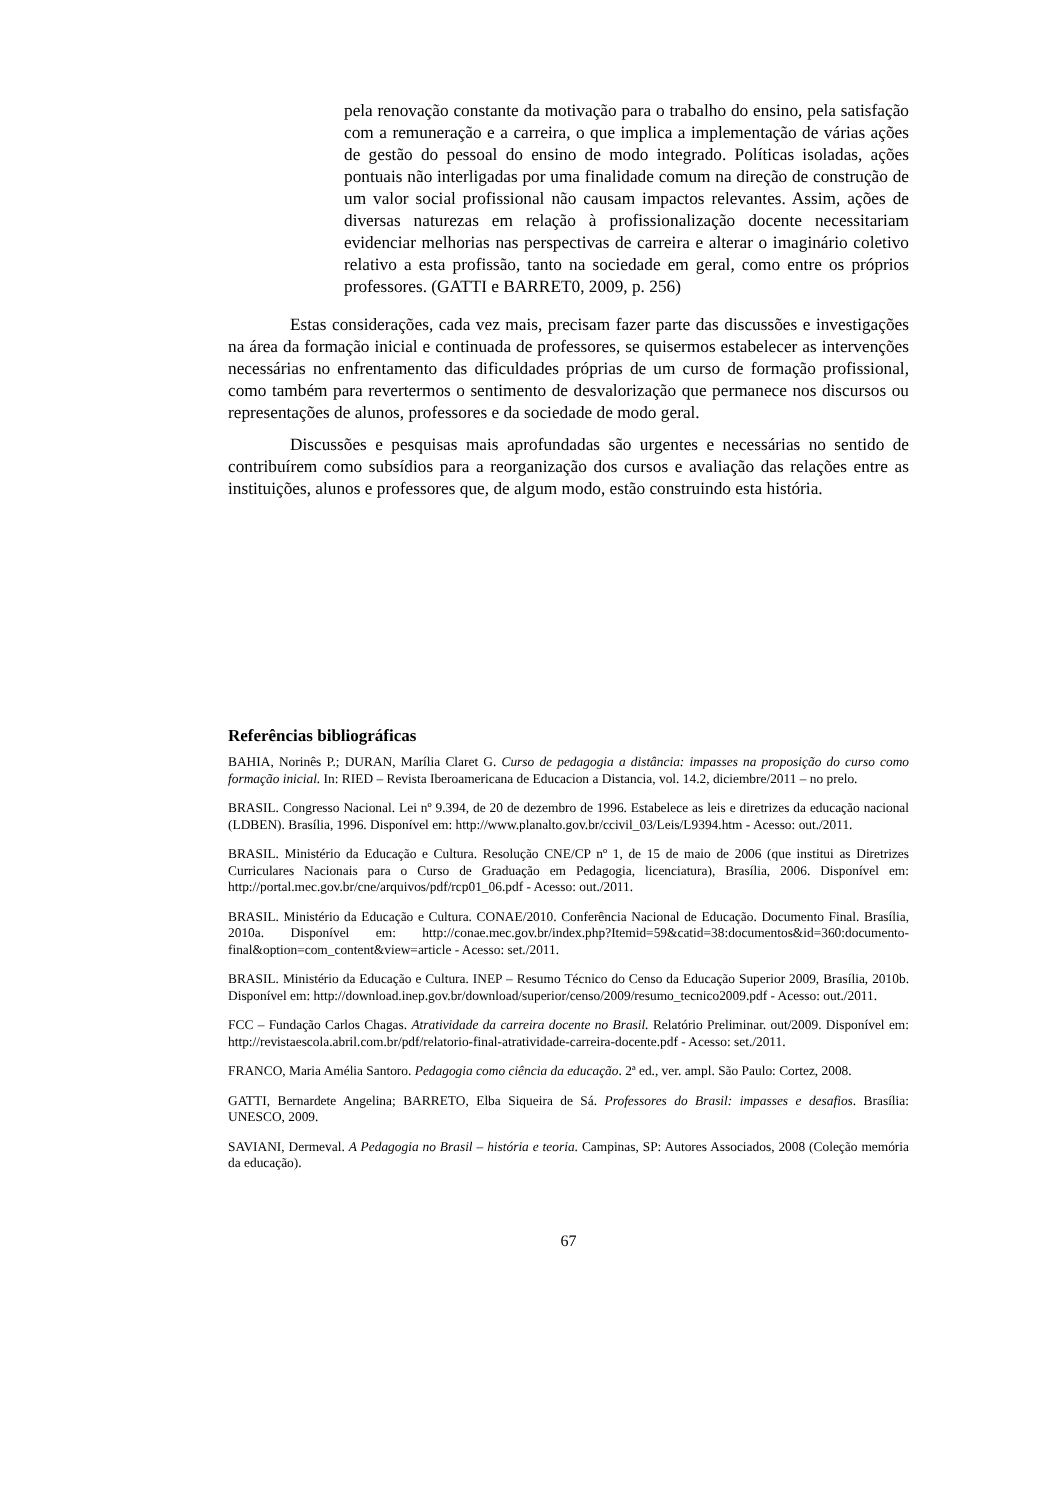pela renovação constante da motivação para o trabalho do ensino, pela satisfação com a remuneração e a carreira, o que implica a implementação de várias ações de gestão do pessoal do ensino de modo integrado. Políticas isoladas, ações pontuais não interligadas por uma finalidade comum na direção de construção de um valor social profissional não causam impactos relevantes. Assim, ações de diversas naturezas em relação à profissionalização docente necessitariam evidenciar melhorias nas perspectivas de carreira e alterar o imaginário coletivo relativo a esta profissão, tanto na sociedade em geral, como entre os próprios professores. (GATTI e BARRET0, 2009, p. 256)
Estas considerações, cada vez mais, precisam fazer parte das discussões e investigações na área da formação inicial e continuada de professores, se quisermos estabelecer as intervenções necessárias no enfrentamento das dificuldades próprias de um curso de formação profissional, como também para revertermos o sentimento de desvalorização que permanece nos discursos ou representações de alunos, professores e da sociedade de modo geral.
Discussões e pesquisas mais aprofundadas são urgentes e necessárias no sentido de contribuírem como subsídios para a reorganização dos cursos e avaliação das relações entre as instituições, alunos e professores que, de algum modo, estão construindo esta história.
Referências bibliográficas
BAHIA, Norinês P.; DURAN, Marília Claret G. Curso de pedagogia a distância: impasses na proposição do curso como formação inicial. In: RIED – Revista Iberoamericana de Educacion a Distancia, vol. 14.2, diciembre/2011 – no prelo.
BRASIL. Congresso Nacional. Lei nº 9.394, de 20 de dezembro de 1996. Estabelece as leis e diretrizes da educação nacional (LDBEN). Brasília, 1996. Disponível em: http://www.planalto.gov.br/ccivil_03/Leis/L9394.htm - Acesso: out./2011.
BRASIL. Ministério da Educação e Cultura. Resolução CNE/CP nº 1, de 15 de maio de 2006 (que institui as Diretrizes Curriculares Nacionais para o Curso de Graduação em Pedagogia, licenciatura), Brasília, 2006. Disponível em: http://portal.mec.gov.br/cne/arquivos/pdf/rcp01_06.pdf - Acesso: out./2011.
BRASIL. Ministério da Educação e Cultura. CONAE/2010. Conferência Nacional de Educação. Documento Final. Brasília, 2010a. Disponível em: http://conae.mec.gov.br/index.php?Itemid=59&catid=38:documentos&id=360:documento-final&option=com_content&view=article - Acesso: set./2011.
BRASIL. Ministério da Educação e Cultura. INEP – Resumo Técnico do Censo da Educação Superior 2009, Brasília, 2010b. Disponível em: http://download.inep.gov.br/download/superior/censo/2009/resumo_tecnico2009.pdf - Acesso: out./2011.
FCC – Fundação Carlos Chagas. Atratividade da carreira docente no Brasil. Relatório Preliminar. out/2009. Disponível em: http://revistaescola.abril.com.br/pdf/relatorio-final-atratividade-carreira-docente.pdf - Acesso: set./2011.
FRANCO, Maria Amélia Santoro. Pedagogia como ciência da educação. 2ª ed., ver. ampl. São Paulo: Cortez, 2008.
GATTI, Bernardete Angelina; BARRETO, Elba Siqueira de Sá. Professores do Brasil: impasses e desafios. Brasília: UNESCO, 2009.
SAVIANI, Dermeval. A Pedagogia no Brasil – história e teoria. Campinas, SP: Autores Associados, 2008 (Coleção memória da educação).
67